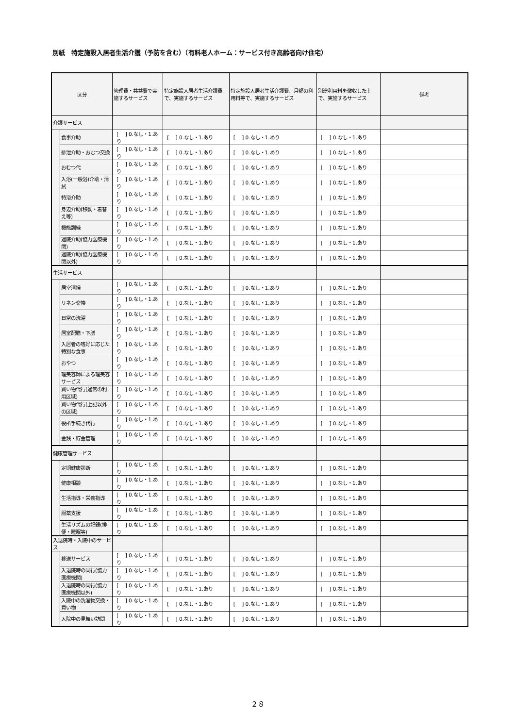別紙　特定施設入居者生活介護（予防を含む）（有料老人ホーム：サービス付き高齢者向け住宅）
| 区分 | | 管理費・共益費で実施するサービス | 特定施設入居者生活介護費で、実施するサービス | 特定施設入居者生活介護費、月額の利用料等で、実施するサービス | 別途利用料を徴収した上で、実施するサービス | 備考 |
| --- | --- | --- | --- | --- | --- | --- |
| 介護サービス | | | | | | |
| | 食事介助 | [ ] 0.なし・1.あり | [ ] 0.なし・1.あり | [ ] 0.なし・1.あり | [ ] 0.なし・1.あり | |
| | 排泄介助・おむつ交換 | [ ] 0.なし・1.あり | [ ] 0.なし・1.あり | [ ] 0.なし・1.あり | [ ] 0.なし・1.あり | |
| | おむつ代 | [ ] 0.なし・1.あり | [ ] 0.なし・1.あり | [ ] 0.なし・1.あり | [ ] 0.なし・1.あり | |
| | 入浴(一般浴)介助・清拭 | [ ] 0.なし・1.あり | [ ] 0.なし・1.あり | [ ] 0.なし・1.あり | [ ] 0.なし・1.あり | |
| | 特浴介助 | [ ] 0.なし・1.あり | [ ] 0.なし・1.あり | [ ] 0.なし・1.あり | [ ] 0.なし・1.あり | |
| | 身辺介助(移動・着替え等) | [ ] 0.なし・1.あり | [ ] 0.なし・1.あり | [ ] 0.なし・1.あり | [ ] 0.なし・1.あり | |
| | 機能訓練 | [ ] 0.なし・1.あり | [ ] 0.なし・1.あり | [ ] 0.なし・1.あり | [ ] 0.なし・1.あり | |
| | 通院介助(協力医療機関) | [ ] 0.なし・1.あり | [ ] 0.なし・1.あり | [ ] 0.なし・1.あり | [ ] 0.なし・1.あり | |
| | 通院介助(協力医療機関以外) | [ ] 0.なし・1.あり | [ ] 0.なし・1.あり | [ ] 0.なし・1.あり | [ ] 0.なし・1.あり | |
| 生活サービス | | | | | | |
| | 居室清掃 | [ ] 0.なし・1.あり | [ ] 0.なし・1.あり | [ ] 0.なし・1.あり | [ ] 0.なし・1.あり | |
| | リネン交換 | [ ] 0.なし・1.あり | [ ] 0.なし・1.あり | [ ] 0.なし・1.あり | [ ] 0.なし・1.あり | |
| | 日常の洗濯 | [ ] 0.なし・1.あり | [ ] 0.なし・1.あり | [ ] 0.なし・1.あり | [ ] 0.なし・1.あり | |
| | 居室配膳・下膳 | [ ] 0.なし・1.あり | [ ] 0.なし・1.あり | [ ] 0.なし・1.あり | [ ] 0.なし・1.あり | |
| | 入居者の嗜好に応じた特別な食事 | [ ] 0.なし・1.あり | [ ] 0.なし・1.あり | [ ] 0.なし・1.あり | [ ] 0.なし・1.あり | |
| | おやつ | [ ] 0.なし・1.あり | [ ] 0.なし・1.あり | [ ] 0.なし・1.あり | [ ] 0.なし・1.あり | |
| | 理美容師による理美容サービス | [ ] 0.なし・1.あり | [ ] 0.なし・1.あり | [ ] 0.なし・1.あり | [ ] 0.なし・1.あり | |
| | 買い物代行(通常の利用区域) | [ ] 0.なし・1.あり | [ ] 0.なし・1.あり | [ ] 0.なし・1.あり | [ ] 0.なし・1.あり | |
| | 買い物代行(上記以外の区域) | [ ] 0.なし・1.あり | [ ] 0.なし・1.あり | [ ] 0.なし・1.あり | [ ] 0.なし・1.あり | |
| | 役所手続き代行 | [ ] 0.なし・1.あり | [ ] 0.なし・1.あり | [ ] 0.なし・1.あり | [ ] 0.なし・1.あり | |
| | 金銭・貯金管理 | [ ] 0.なし・1.あり | [ ] 0.なし・1.あり | [ ] 0.なし・1.あり | [ ] 0.なし・1.あり | |
| 健康管理サービス | | | | | | |
| | 定期健康診断 | [ ] 0.なし・1.あり | [ ] 0.なし・1.あり | [ ] 0.なし・1.あり | [ ] 0.なし・1.あり | |
| | 健康相談 | [ ] 0.なし・1.あり | [ ] 0.なし・1.あり | [ ] 0.なし・1.あり | [ ] 0.なし・1.あり | |
| | 生活指導・栄養指導 | [ ] 0.なし・1.あり | [ ] 0.なし・1.あり | [ ] 0.なし・1.あり | [ ] 0.なし・1.あり | |
| | 服薬支援 | [ ] 0.なし・1.あり | [ ] 0.なし・1.あり | [ ] 0.なし・1.あり | [ ] 0.なし・1.あり | |
| | 生活リズムの記録(排便・睡眠等) | [ ] 0.なし・1.あり | [ ] 0.なし・1.あり | [ ] 0.なし・1.あり | [ ] 0.なし・1.あり | |
| 入退院時・入院中のサービス | | | | | | |
| | 移送サービス | [ ] 0.なし・1.あり | [ ] 0.なし・1.あり | [ ] 0.なし・1.あり | [ ] 0.なし・1.あり | |
| | 入退院時の同行(協力医療機関) | [ ] 0.なし・1.あり | [ ] 0.なし・1.あり | [ ] 0.なし・1.あり | [ ] 0.なし・1.あり | |
| | 入退院時の同行(協力医療機関以外) | [ ] 0.なし・1.あり | [ ] 0.なし・1.あり | [ ] 0.なし・1.あり | [ ] 0.なし・1.あり | |
| | 入院中の洗濯物交換・買い物 | [ ] 0.なし・1.あり | [ ] 0.なし・1.あり | [ ] 0.なし・1.あり | [ ] 0.なし・1.あり | |
| | 入院中の見舞い訪問 | [ ] 0.なし・1.あり | [ ] 0.なし・1.あり | [ ] 0.なし・1.あり | [ ] 0.なし・1.あり | |
２８